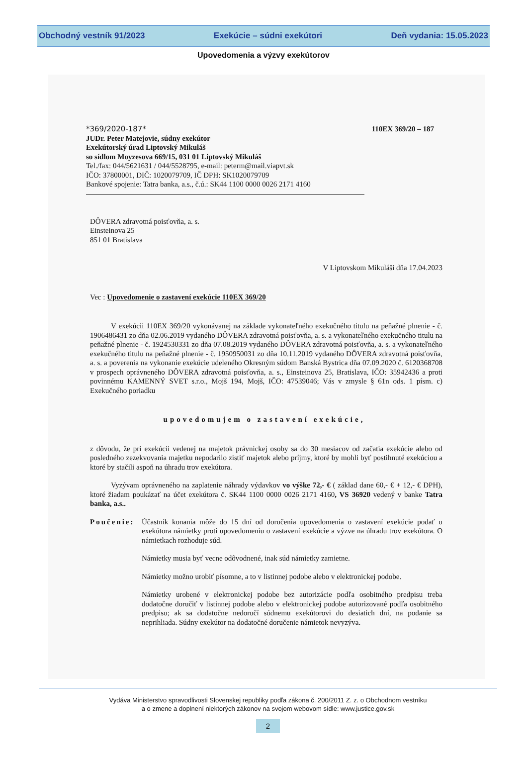Obchodný vestník 91/2023 Exekúcie – súdni exekútori Deň vydania: 15.05.2023
Upovedomenia a výzvy exekútorov
*369/2020-187* 110EX 369/20 – 187
JUDr. Peter Matejovie, súdny exekútor
Exekútorský úrad Liptovský Mikuláš
so sídlom Moyzesova 669/15, 031 01 Liptovský Mikuláš
Tel./fax: 044/5621631 / 044/5528795, e-mail: peterm@mail.viapvt.sk
IČO: 37800001, DIČ: 1020079709, IČ DPH: SK1020079709
Bankové spojenie: Tatra banka, a.s., č.ú.: SK44 1100 0000 0026 2171 4160
DÔVERA zdravotná poisťovňa, a. s.
Einsteinova 25
851 01 Bratislava
V Liptovskom Mikuláši dňa 17.04.2023
Vec : Upovedomenie o zastavení exekúcie 110EX 369/20
V exekúcii 110EX 369/20 vykonávanej na základe vykonateľného exekučného titulu na peňažné plnenie - č. 1906486431 zo dňa 02.06.2019 vydaného DÔVERA zdravotná poisťovňa, a. s. a vykonateľného exekučného titulu na peňažné plnenie - č. 1924530331 zo dňa 07.08.2019 vydaného DÔVERA zdravotná poisťovňa, a. s. a vykonateľného exekučného titulu na peňažné plnenie - č. 1950950031 zo dňa 10.11.2019 vydaného DÔVERA zdravotná poisťovňa, a. s. a poverenia na vykonanie exekúcie udeleného Okresným súdom Banská Bystrica dňa 07.09.2020 č. 6120368708 v prospech oprávneného DÔVERA zdravotná poisťovňa, a. s., Einsteinova 25, Bratislava, IČO: 35942436 a proti povinnému KAMENNÝ SVET s.r.o., Mojš 194, Mojš, IČO: 47539046; Vás v zmysle § 61n ods. 1 písm. c) Exekučného poriadku
upovedomujem o zastavení exekúcie,
z dôvodu, že pri exekúcii vedenej na majetok právnickej osoby sa do 30 mesiacov od začatia exekúcie alebo od posledného zezekvovania majetku nepodarilo zistiť majetok alebo príjmy, ktoré by mohli byť postihnuté exekúciou a ktoré by stačili aspoň na úhradu trov exekútora.
Vyzývam oprávneného na zaplatenie náhrady výdavkov vo výške 72,- € ( základ dane 60,- € + 12,- € DPH), ktoré žiadam poukázať na účet exekútora č. SK44 1100 0000 0026 2171 4160, VS 36920 vedený v banke Tatra banka, a.s..
Poučenie:
Účastník konania môže do 15 dní od doručenia upovedomenia o zastavení exekúcie podať u exekútora námietky proti upovedomeniu o zastavení exekúcie a výzve na úhradu trov exekútora. O námietkach rozhoduje súd.
Námietky musia byť vecne odôvodnené, inak súd námietky zamietne.
Námietky možno urobiť písomne, a to v listinnej podobe alebo v elektronickej podobe.
Námietky urobené v elektronickej podobe bez autorizácie podľa osobitného predpisu treba dodatočne doručiť v listinnej podobe alebo v elektronickej podobe autorizované podľa osobitného predpisu; ak sa dodatočne nedoručí súdnemu exekútorovi do desiatich dní, na podanie sa neprihliada. Súdny exekútor na dodatočné doručenie námietok nevyzýva.
Vydáva Ministerstvo spravodlivosti Slovenskej republiky podľa zákona č. 200/2011 Z. z. o Obchodnom vestníku
a o zmene a doplnení niektorých zákonov na svojom webovom sídle: www.justice.gov.sk
2